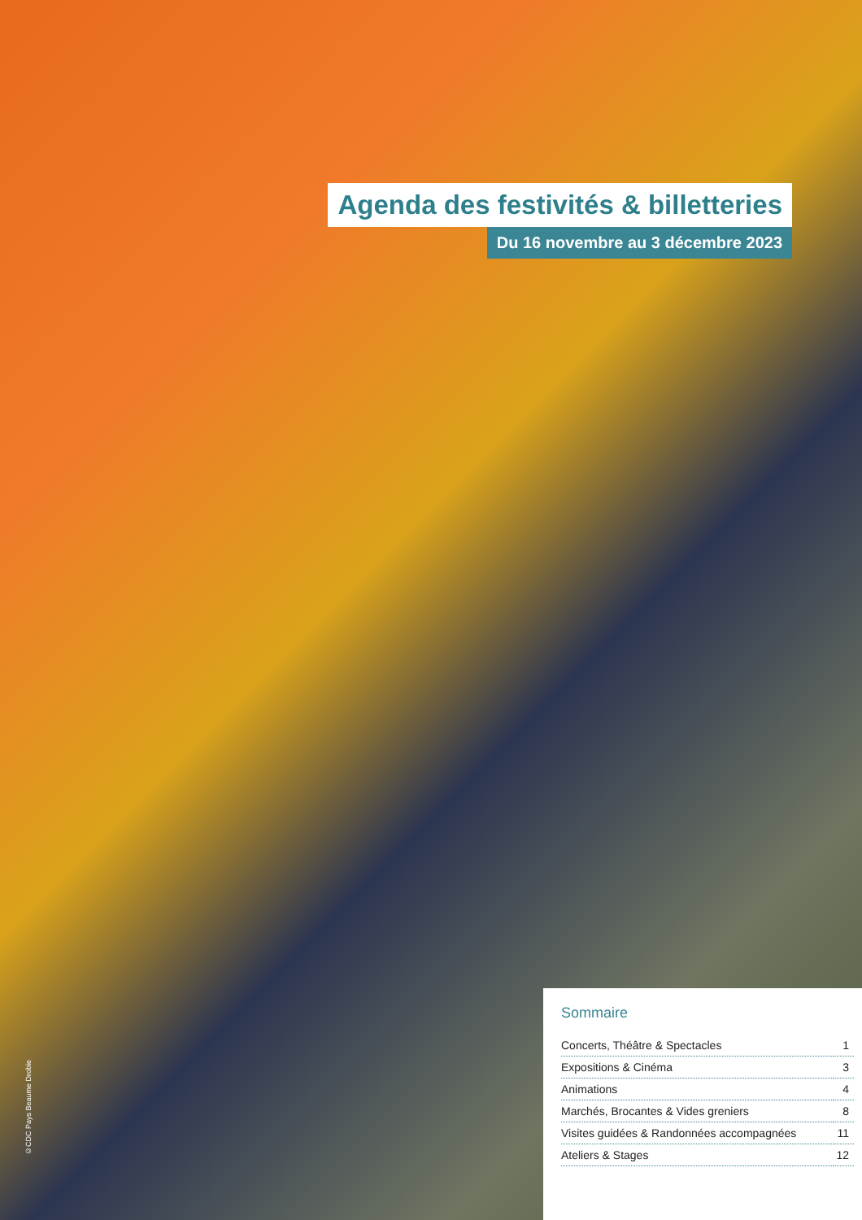Agenda des festivités & billetteries
Du 16 novembre au 3 décembre 2023
Sommaire
| Concerts, Théâtre & Spectacles | 1 |
| Expositions & Cinéma | 3 |
| Animations | 4 |
| Marchés, Brocantes & Vides greniers | 8 |
| Visites guidées & Randonnées accompagnées | 11 |
| Ateliers & Stages | 12 |
©CDC Pays Beaume Drobie